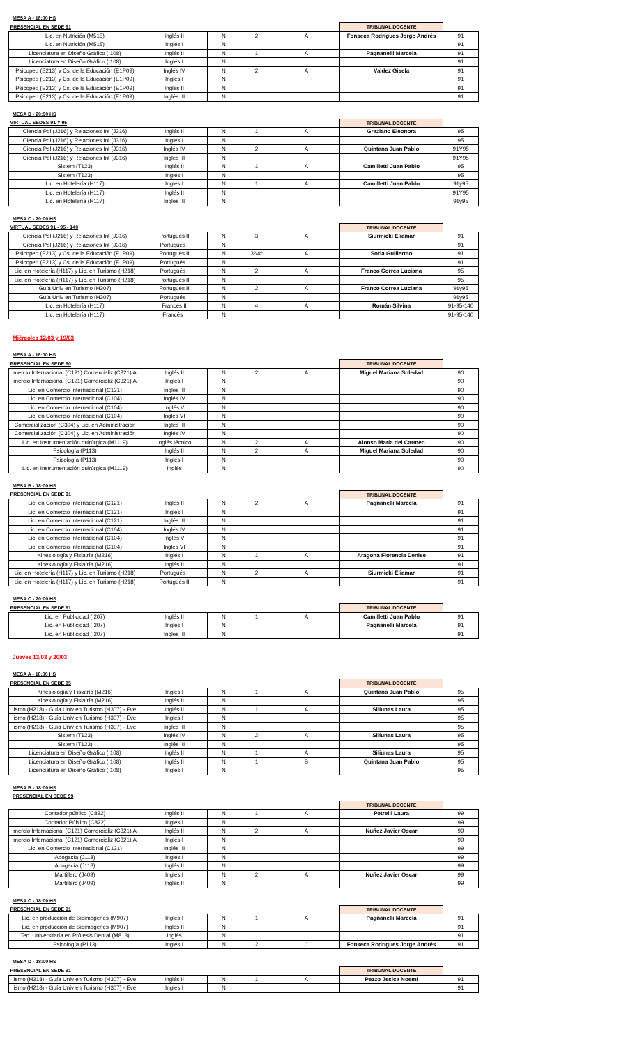MESA A - 18:00 HS
| PRESENCIAL EN SEDE 91 | | | | | TRIBUNAL DOCENTE | |
| Lic. en Nutrición (M515) | Inglés II | N | 2 | A | Fonseca Rodrígues Jorge Andrés | 91 |
| Lic. en Nutrición (M515) | Inglés I | N | | | | 91 |
| Licenciatura en Diseño Gráfico (I108) | Inglés II | N | 1 | A | Pagnanelli Marcela | 91 |
| Licenciatura en Diseño Gráfico (I108) | Inglés I | N | | | | 91 |
| Psicoped (E213) y Cs. de la Educación (E1P09) | Inglés IV | N | 2 | A | Valdez Gisela | 91 |
| Psicoped (E213) y Cs. de la Educación (E1P09) | Inglés I | N | | | | 91 |
| Psicoped (E213) y Cs. de la Educación (E1P09) | Inglés II | N | | | | 91 |
| Psicoped (E213) y Cs. de la Educación (E1P09) | Inglés III | N | | | | 91 |
MESA B - 20:00 HS
| VIRTUAL SEDES 91 Y 95 | | | | | TRIBUNAL DOCENTE | |
| Ciencia Pol (J216) y Relaciones Int (J316) | Inglés II | N | 1 | A | Graziano Eleonora | 95 |
| Ciencia Pol (J216) y Relaciones Int (J316) | Inglés I | N | | | | 95 |
| Ciencia Pol (J216) y Relaciones Int (J316) | Inglés IV | N | 2 | A | Quintana Juan Pablo | 91Y95 |
| Ciencia Pol (J216) y Relaciones Int (J316) | Inglés III | N | | | | 91Y95 |
| Sistem (T123) | Inglés II | N | 1 | A | Camilletti Juan Pablo | 95 |
| Sistem (T123) | Inglés I | N | | | | 95 |
| Lic. en Hotelería (H117) | Inglés I | N | 1 | A | Camilletti Juan Pablo | 91y95 |
| Lic. en Hotelería (H117) | Inglés II | N | | | | 91Y95 |
| Lic. en Hotelería (H117) | Inglés III | N | | | | 91y95 |
MESA C - 20:00 HS
| VIRTUAL SEDES 91 - 95 - 140 | | | | | TRIBUNAL DOCENTE | |
| Ciencia Pol (J216) y Relaciones Int (J316) | Portugués II | N | 3 | A | Siurmicki Eliamar | 91 |
| Ciencia Pol (J216) y Relaciones Int (J316) | Portugués I | N | | | | 91 |
| Psicoped (E213) y Cs. de la Educación (E1P09) | Portugués II | N | 3º/4º | A | Soria Guillermo | 91 |
| Psicoped (E213) y Cs. de la Educación (E1P09) | Portugués I | N | | | | 91 |
| Lic. en Hotelería (H117) y Lic. en Turismo (H218) | Portugués I | N | 2 | A | Franco Correa Luciana | 95 |
| Lic. en Hotelería (H117) y Lic. en Turismo (H218) | Portugués II | N | | | | 95 |
| Guía Univ en Turismo (H307) | Portugués II | N | 2 | A | Franco Correa Luciana | 91y95 |
| Guía Univ en Turismo (H307) | Portugués I | N | | | | 91y95 |
| Lic. en Hotelería (H117) | Francés II | N | 4 | A | Román Silvina | 91-95-140 |
| Lic. en Hotelería (H117) | Francés I | N | | | | 91-95-140 |
Miércoles 12/03 y 19/03
MESA A - 18:00 HS
| PRESENCIAL EN SEDE 90 | | | | | TRIBUNAL DOCENTE | |
| mercio Internacional (C121) Comercializ (C321) A | Inglés II | N | 2 | A | Miguel Mariana Soledad | 90 |
| mercio Internacional (C121) Comercializ (C321) A | Inglés I | N | | | | 90 |
| Lic. en Comercio Internacional (C121) | Inglés III | N | | | | 90 |
| Lic. en Comercio Internacional (C104) | Inglés IV | N | | | | 90 |
| Lic. en Comercio Internacional (C104) | Inglés V | N | | | | 90 |
| Lic. en Comercio Internacional (C104) | Inglés VI | N | | | | 90 |
| Comercialización (C304) y Lic. en Administración | Inglés III | N | | | | 90 |
| Comercialización (C304) y Lic. en Administración | Inglés IV | N | | | | 90 |
| Lic. en Instrumentación quirúrgica (M1119) | Inglés técnico | N | 2 | A | Alonso María del Carmen | 90 |
| Psicología (P113) | Inglés II | N | 2 | A | Miguel Mariana Soledad | 90 |
| Psicología (P113) | Inglés I | N | | | | 90 |
| Lic. en Instrumentación quirúrgica (M1119) | Inglés | N | | | | 90 |
MESA B - 18:00 HS
| PRESENCIAL EN SEDE 91 | | | | | TRIBUNAL DOCENTE | |
| Lic. en Comercio Internacional (C121) | Inglés II | N | 2 | A | Pagnanelli Marcela | 91 |
| Lic. en Comercio Internacional (C121) | Inglés I | N | | | | 91 |
| Lic. en Comercio Internacional (C121) | Inglés III | N | | | | 91 |
| Lic. en Comercio Internacional (C104) | Inglés IV | N | | | | 91 |
| Lic. en Comercio Internacional (C104) | Inglés V | N | | | | 91 |
| Lic. en Comercio Internacional (C104) | Inglés VI | N | | | | 91 |
| Kinesiología y Fisiatría (M216) | Inglés I | N | 1 | A | Aragona Florencia Denise | 91 |
| Kinesiología y Fisiatría (M216) | Inglés II | N | | | | 91 |
| Lic. en Hotelería (H117) y Lic. en Turismo (H218) | Portugués I | N | 2 | A | Siurmicki Eliamar | 91 |
| Lic. en Hotelería (H117) y Lic. en Turismo (H218) | Portugués II | N | | | | 91 |
MESA C - 20:00 HS
| PRESENCIAL EN SEDE 91 | | | | | TRIBUNAL DOCENTE | |
| Lic. en Publicidad (I207) | Inglés II | N | 1 | A | Camilletti Juan Pablo | 91 |
| Lic. en Publicidad (I207) | Inglés I | N | | | Pagnanelli Marcela | 91 |
| Lic. en Publicidad (I207) | Inglés III | N | | | | 91 |
Jueves 13/03 y 20/03
MESA A - 18:00 HS
| PRESENCIAL EN SEDE 95 | | | | | TRIBUNAL DOCENTE | |
| Kinesiología y Fisiatría (M216) | Inglés I | N | 1 | A | Quintana Juan Pablo | 95 |
| Kinesiología y Fisiatría (M216) | Inglés II | N | | | | 95 |
| ismo (H218) - Guía Univ en Turismo (H307) - Eve | Inglés II | N | 1 | A | Siliunas Laura | 95 |
| ismo (H218) - Guía Univ en Turismo (H307) - Eve | Inglés I | N | | | | 95 |
| ismo (H218) - Guía Univ en Turismo (H307) - Eve | Inglés III | N | | | | 95 |
| Sistem (T123) | Inglés IV | N | 2 | A | Siliunas Laura | 95 |
| Sistem (T123) | Inglés III | N | | | | 95 |
| Licenciatura en Diseño Gráfico (I108) | Inglés II | N | 1 | A | Siliunas Laura | 95 |
| Licenciatura en Diseño Gráfico (I108) | Inglés II | N | 1 | B | Quintana Juan Pablo | 95 |
| Licenciatura en Diseño Gráfico (I108) | Inglés I | N | | | | 95 |
MESA B - 18:00 HS
PRESENCIAL EN SEDE 99
| | | | | | TRIBUNAL DOCENTE | |
| Contador público (C822) | Inglés II | N | 1 | A | Petrelli Laura | 99 |
| Contador Público (C822) | Inglés I | N | | | | 99 |
| mercio Internacional (C121) Comercializ (C321) A | Inglés II | N | 2 | A | Nuñez Javier Oscar | 99 |
| mercio Internacional (C121) Comercializ (C321) A | Inglés I | N | | | | 99 |
| Lic. en Comercio Internacional (C121) | Inglés III | N | | | | 99 |
| Abogacía (J118) | Inglés I | N | | | | 99 |
| Abogacía (J118) | Inglés II | N | | | | 99 |
| Martillero (J409) | Inglés I | N | 2 | A | Nuñez Javier Oscar | 99 |
| Martillero (J409) | Inglés II | N | | | | 99 |
MESA C - 18:00 HS
| PRESENCIAL EN SEDE 91 | | | | | TRIBUNAL DOCENTE | |
| Lic. en producción de Bioimagenes (M907) | Inglés I | N | 1 | A | Pagnanelli Marcela | 91 |
| Lic. en producción de Bioimagenes (M907) | Inglés II | N | | | | 91 |
| Tec. Universitaria en Prótesis Dental (M813) | Inglés | N | | | | 91 |
| Psicología (P113) | Inglés I | N | 2 | J | Fonseca Rodrígues Jorge Andrés | 91 |
MESA D - 18:00 HS
| PRESENCIAL EN SEDE 91 | | | | | TRIBUNAL DOCENTE | |
| ismo (H218) - Guía Univ en Turismo (H307) - Eve | Inglés II | N | 1 | A | Pezzo Jesica Noemí | 91 |
| ismo (H218) - Guía Univ en Turismo (H307) - Eve | Inglés I | N | | | | 91 |